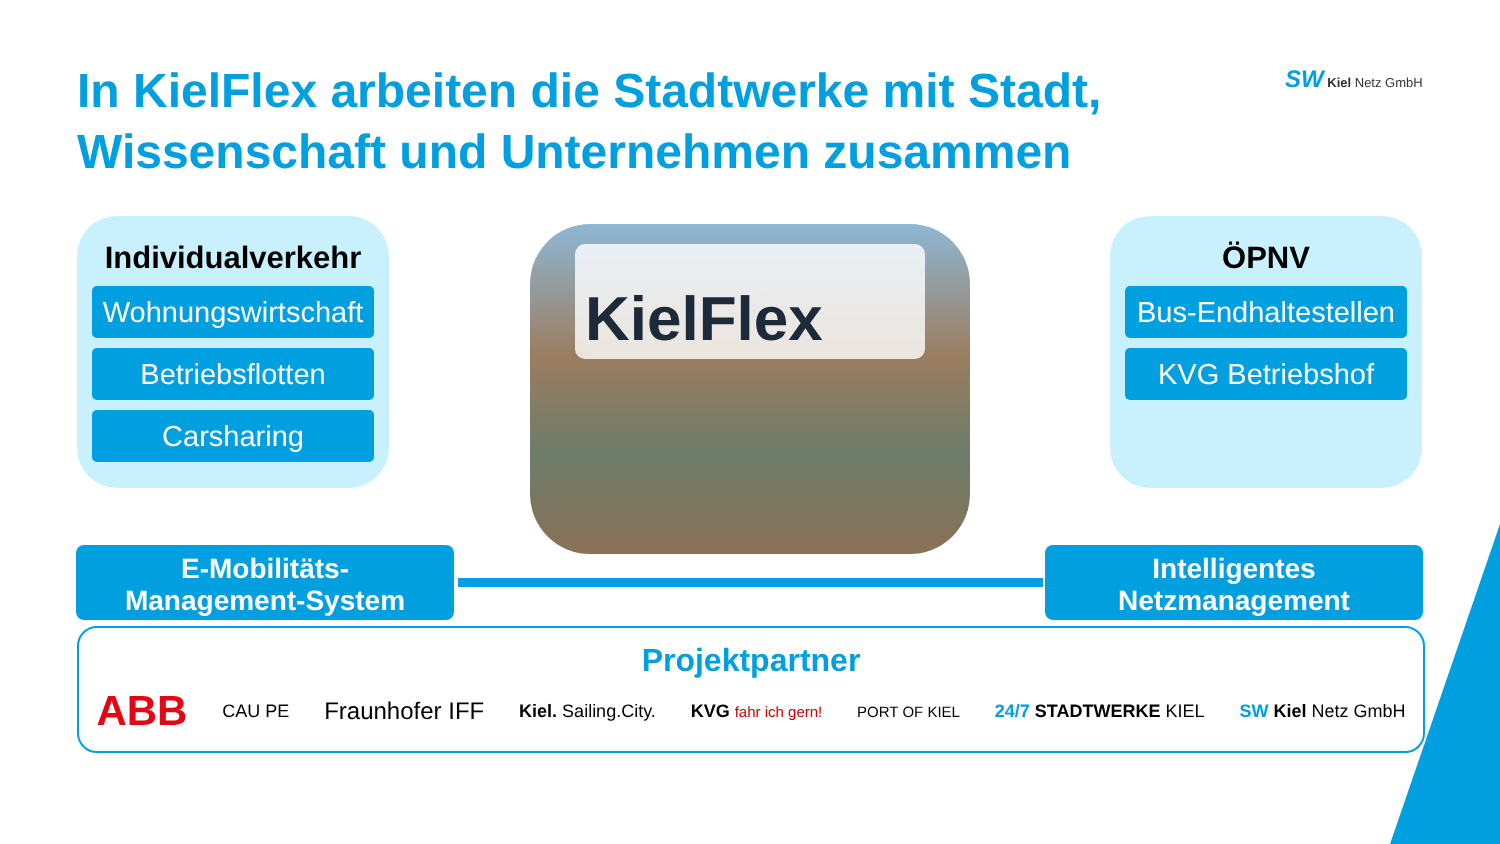In KielFlex arbeiten die Stadtwerke mit Stadt,
Wissenschaft und Unternehmen zusammen
SW Kiel Netz GmbH
Individualverkehr
Wohnungswirtschaft
Betriebsflotten
Carsharing
KielFlex
ÖPNV
Bus-Endhaltestellen
KVG Betriebshof
E-Mobilitäts-
Management-System
Intelligentes
Netzmanagement
Projektpartner
ABB CAU PE Fraunhofer IFF Kiel. Sailing.City. KVG fahr ich gern! PORT OF KIEL 24/7 STADTWERKE KIEL SW Kiel Netz GmbH